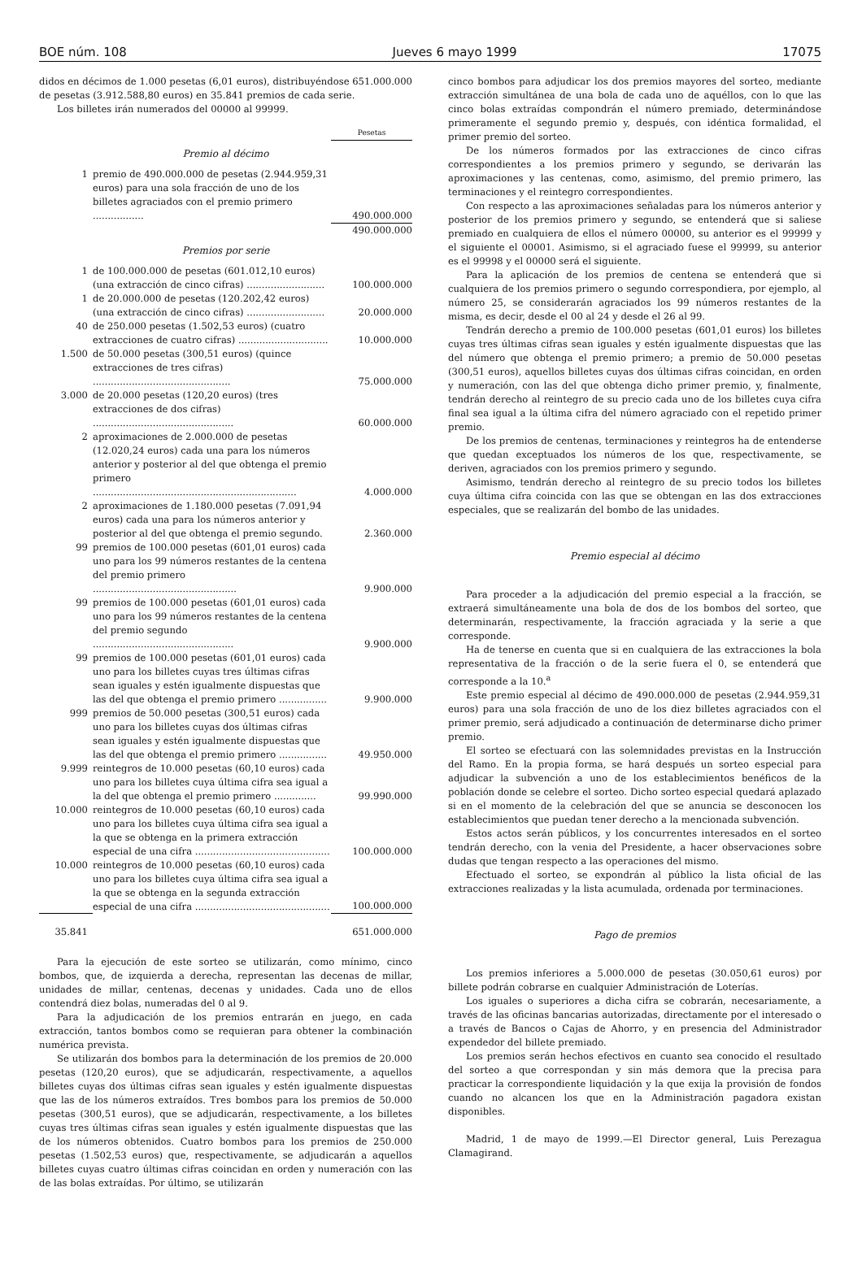BOE núm. 108 Jueves 6 mayo 1999 17075
didos en décimos de 1.000 pesetas (6,01 euros), distribuyéndose 651.000.000 de pesetas (3.912.588,80 euros) en 35.841 premios de cada serie.
Los billetes irán numerados del 00000 al 99999.
| | | Pesetas |
| Premio al décimo | | |
| 1 | premio de 490.000.000 de pesetas (2.944.959,31 euros) para una sola fracción de uno de los billetes agraciados con el premio primero ................. | 490.000.000 |
| | | 490.000.000 |
| Premios por serie | | |
| 1 | de 100.000.000 de pesetas (601.012,10 euros) (una extracción de cinco cifras) .......................... | 100.000.000 |
| 1 | de 20.000.000 de pesetas (120.202,42 euros) (una extracción de cinco cifras) .......................... | 20.000.000 |
| 40 | de 250.000 pesetas (1.502,53 euros) (cuatro extracciones de cuatro cifras) .............................. | 10.000.000 |
| 1.500 | de 50.000 pesetas (300,51 euros) (quince extracciones de tres cifras) .............................................. | 75.000.000 |
| 3.000 | de 20.000 pesetas (120,20 euros) (tres extracciones de dos cifras) ............................................... | 60.000.000 |
| 2 | aproximaciones de 2.000.000 de pesetas (12.020,24 euros) cada una para los números anterior y posterior al del que obtenga el premio primero .................................................................... | 4.000.000 |
| 2 | aproximaciones de 1.180.000 pesetas (7.091,94 euros) cada una para los números anterior y posterior al del que obtenga el premio segundo. | 2.360.000 |
| 99 | premios de 100.000 pesetas (601,01 euros) cada uno para los 99 números restantes de la centena del premio primero ................................................ | 9.900.000 |
| 99 | premios de 100.000 pesetas (601,01 euros) cada uno para los 99 números restantes de la centena del premio segundo ............................................... | 9.900.000 |
| 99 | premios de 100.000 pesetas (601,01 euros) cada uno para los billetes cuyas tres últimas cifras sean iguales y estén igualmente dispuestas que las del que obtenga el premio primero ................ | 9.900.000 |
| 999 | premios de 50.000 pesetas (300,51 euros) cada uno para los billetes cuyas dos últimas cifras sean iguales y estén igualmente dispuestas que las del que obtenga el premio primero ................ | 49.950.000 |
| 9.999 | reintegros de 10.000 pesetas (60,10 euros) cada uno para los billetes cuya última cifra sea igual a la del que obtenga el premio primero .............. | 99.990.000 |
| 10.000 | reintegros de 10.000 pesetas (60,10 euros) cada uno para los billetes cuya última cifra sea igual a la que se obtenga en la primera extracción especial de una cifra ............................................. | 100.000.000 |
| 10.000 | reintegros de 10.000 pesetas (60,10 euros) cada uno para los billetes cuya última cifra sea igual a la que se obtenga en la segunda extracción especial de una cifra ............................................. | 100.000.000 |
| 35.841 | | 651.000.000 |
Para la ejecución de este sorteo se utilizarán, como mínimo, cinco bombos, que, de izquierda a derecha, representan las decenas de millar, unidades de millar, centenas, decenas y unidades. Cada uno de ellos contendrá diez bolas, numeradas del 0 al 9.
Para la adjudicación de los premios entrarán en juego, en cada extracción, tantos bombos como se requieran para obtener la combinación numérica prevista.
Se utilizarán dos bombos para la determinación de los premios de 20.000 pesetas (120,20 euros), que se adjudicarán, respectivamente, a aquellos billetes cuyas dos últimas cifras sean iguales y estén igualmente dispuestas que las de los números extraídos. Tres bombos para los premios de 50.000 pesetas (300,51 euros), que se adjudicarán, respectivamente, a los billetes cuyas tres últimas cifras sean iguales y estén igualmente dispuestas que las de los números obtenidos. Cuatro bombos para los premios de 250.000 pesetas (1.502,53 euros) que, respectivamente, se adjudicarán a aquellos billetes cuyas cuatro últimas cifras coincidan en orden y numeración con las de las bolas extraídas. Por último, se utilizarán
cinco bombos para adjudicar los dos premios mayores del sorteo, mediante extracción simultánea de una bola de cada uno de aquéllos, con lo que las cinco bolas extraídas compondrán el número premiado, determinándose primeramente el segundo premio y, después, con idéntica formalidad, el primer premio del sorteo.
De los números formados por las extracciones de cinco cifras correspondientes a los premios primero y segundo, se derivarán las aproximaciones y las centenas, como, asimismo, del premio primero, las terminaciones y el reintegro correspondientes.
Con respecto a las aproximaciones señaladas para los números anterior y posterior de los premios primero y segundo, se entenderá que si saliese premiado en cualquiera de ellos el número 00000, su anterior es el 99999 y el siguiente el 00001. Asimismo, si el agraciado fuese el 99999, su anterior es el 99998 y el 00000 será el siguiente.
Para la aplicación de los premios de centena se entenderá que si cualquiera de los premios primero o segundo correspondiera, por ejemplo, al número 25, se considerarán agraciados los 99 números restantes de la misma, es decir, desde el 00 al 24 y desde el 26 al 99.
Tendrán derecho a premio de 100.000 pesetas (601,01 euros) los billetes cuyas tres últimas cifras sean iguales y estén igualmente dispuestas que las del número que obtenga el premio primero; a premio de 50.000 pesetas (300,51 euros), aquellos billetes cuyas dos últimas cifras coincidan, en orden y numeración, con las del que obtenga dicho primer premio, y, finalmente, tendrán derecho al reintegro de su precio cada uno de los billetes cuya cifra final sea igual a la última cifra del número agraciado con el repetido primer premio.
De los premios de centenas, terminaciones y reintegros ha de entenderse que quedan exceptuados los números de los que, respectivamente, se deriven, agraciados con los premios primero y segundo.
Asimismo, tendrán derecho al reintegro de su precio todos los billetes cuya última cifra coincida con las que se obtengan en las dos extracciones especiales, que se realizarán del bombo de las unidades.
Premio especial al décimo
Para proceder a la adjudicación del premio especial a la fracción, se extraerá simultáneamente una bola de dos de los bombos del sorteo, que determinarán, respectivamente, la fracción agraciada y la serie a que corresponde.
Ha de tenerse en cuenta que si en cualquiera de las extracciones la bola representativa de la fracción o de la serie fuera el 0, se entenderá que corresponde a la 10.<sup>a</sup>
Este premio especial al décimo de 490.000.000 de pesetas (2.944.959,31 euros) para una sola fracción de uno de los diez billetes agraciados con el primer premio, será adjudicado a continuación de determinarse dicho primer premio.
El sorteo se efectuará con las solemnidades previstas en la Instrucción del Ramo. En la propia forma, se hará después un sorteo especial para adjudicar la subvención a uno de los establecimientos benéficos de la población donde se celebre el sorteo. Dicho sorteo especial quedará aplazado si en el momento de la celebración del que se anuncia se desconocen los establecimientos que puedan tener derecho a la mencionada subvención.
Estos actos serán públicos, y los concurrentes interesados en el sorteo tendrán derecho, con la venia del Presidente, a hacer observaciones sobre dudas que tengan respecto a las operaciones del mismo.
Efectuado el sorteo, se expondrán al público la lista oficial de las extracciones realizadas y la lista acumulada, ordenada por terminaciones.
Pago de premios
Los premios inferiores a 5.000.000 de pesetas (30.050,61 euros) por billete podrán cobrarse en cualquier Administración de Loterías.
Los iguales o superiores a dicha cifra se cobrarán, necesariamente, a través de las oficinas bancarias autorizadas, directamente por el interesado o a través de Bancos o Cajas de Ahorro, y en presencia del Administrador expendedor del billete premiado.
Los premios serán hechos efectivos en cuanto sea conocido el resultado del sorteo a que correspondan y sin más demora que la precisa para practicar la correspondiente liquidación y la que exija la provisión de fondos cuando no alcancen los que en la Administración pagadora existan disponibles.
Madrid, 1 de mayo de 1999.—El Director general, Luis Perezagua Clamagirand.